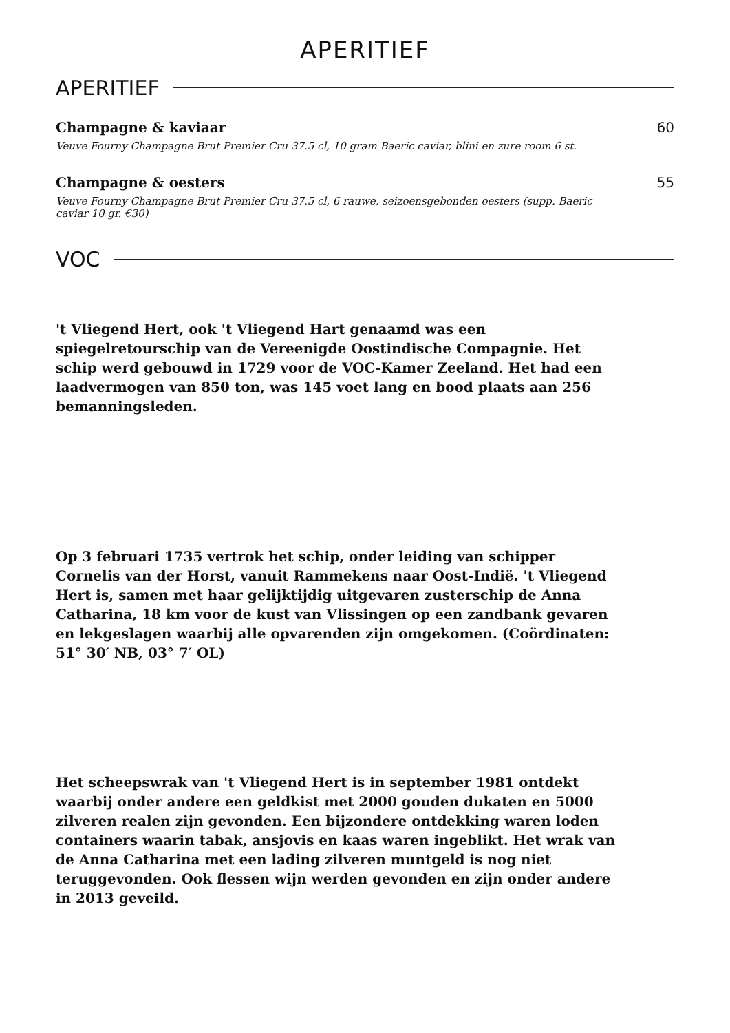APERITIEF
APERITIEF
Champagne & kaviaar
Veuve Fourny Champagne Brut Premier Cru 37.5 cl, 10 gram Baeric caviar, blini en zure room 6 st.
60
Champagne & oesters
Veuve Fourny Champagne Brut Premier Cru 37.5 cl, 6 rauwe, seizoensgebonden oesters (supp. Baeric caviar 10 gr. €30)
55
VOC
't Vliegend Hert, ook 't Vliegend Hart genaamd was een spiegelretourschip van de Vereenigde Oostindische Compagnie. Het schip werd gebouwd in 1729 voor de VOC-Kamer Zeeland. Het had een laadvermogen van 850 ton, was 145 voet lang en bood plaats aan 256 bemanningsleden.
Op 3 februari 1735 vertrok het schip, onder leiding van schipper Cornelis van der Horst, vanuit Rammekens naar Oost-Indië. 't Vliegend Hert is, samen met haar gelijktijdig uitgevaren zusterschip de Anna Catharina, 18 km voor de kust van Vlissingen op een zandbank gevaren en lekgeslagen waarbij alle opvarenden zijn omgekomen. (Coördinaten: 51° 30′ NB, 03° 7′ OL)
Het scheepswrak van 't Vliegend Hert is in september 1981 ontdekt waarbij onder andere een geldkist met 2000 gouden dukaten en 5000 zilveren realen zijn gevonden. Een bijzondere ontdekking waren loden containers waarin tabak, ansjovis en kaas waren ingeblikt. Het wrak van de Anna Catharina met een lading zilveren muntgeld is nog niet teruggevonden. Ook flessen wijn werden gevonden en zijn onder andere in 2013 geveild.